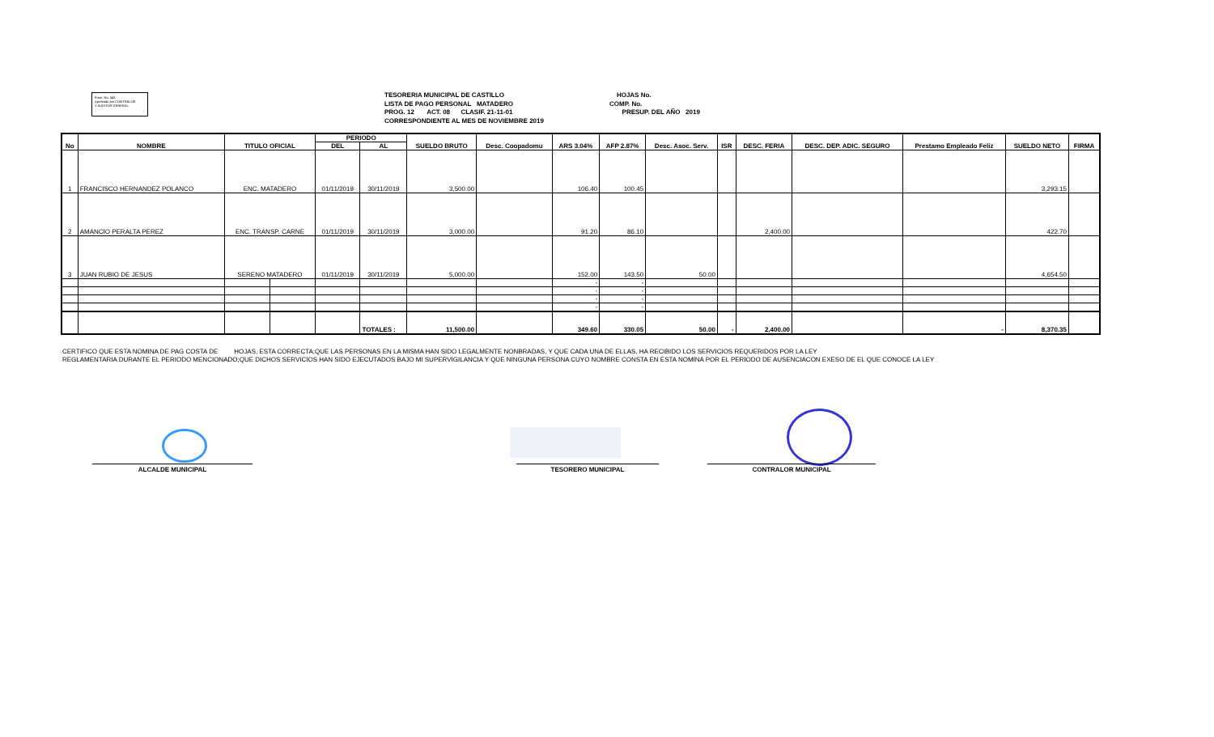Form. No. 543
Aprobado por CONTRALOR
Y AUDITOR GENERAL
TESORERIA MUNICIPAL DE CASTILLO
LISTA DE PAGO PERSONAL MATADERO
PROG. 12 ACT. 08 CLASIF. 21-11-01
CORRESPONDIENTE AL MES DE NOVIEMBRE 2019
HOJAS No.
COMP. No.
PRESUP. DEL AÑO 2019
| No | NOMBRE | TITULO OFICIAL | | PERIODO | | SUELDO BRUTO | Desc. Coopadomu | ARS 3.04% | AFP 2.87% | Desc. Asoc. Serv. | ISR | DESC. FERIA | DESC. DEP. ADIC. SEGURO | Prestamo Empleado Feliz | SUELDO NETO | FIRMA |
| --- | --- | --- | --- | --- | --- | --- | --- | --- | --- | --- | --- | --- | --- | --- | --- | --- |
| | | | | DEL | AL | | | | | | | | | | | |
| 1 | FRANCISCO HERNANDEZ POLANCO | ENC. MATADERO | | 01/11/2019 | 30/11/2019 | 3,500.00 | | 106.40 | 100.45 | | | | | | 3,293.15 | |
| 2 | AMANCIO PERALTA PEREZ | ENC. TRANSP. CARNE | | 01/11/2019 | 30/11/2019 | 3,000.00 | | 91.20 | 86.10 | | | 2,400.00 | | | 422.70 | |
| 3 | JUAN RUBIO DE JESUS | SERENO MATADERO | | 01/11/2019 | 30/11/2019 | 5,000.00 | | 152.00 | 143.50 | 50.00 | | | | | 4,654.50 | |
| | | | | | | | | - | - | | | | | | | |
| | | | | | | | | - | - | | | | | | | |
| | | | | | | | | - | - | | | | | | | |
| | | | | | | | | - | - | | | | | | | |
| | | | | | TOTALES : | 11,500.00 | | 349.60 | 330.05 | 50.00 | - | 2,400.00 | | - | 8,370.35 | |
CERTIFICO QUE ESTA NOMINA DE PAG COSTA DE HOJAS, ESTA CORRECTA;QUE LAS PERSONAS EN LA MISMA HAN SIDO LEGALMENTE NONBRADAS, Y QUE CADA UNA DE ELLAS, HA RECIBIDO LOS SERVICIOS REQUERIDOS POR LA LEY
REGLAMENTARIA DURANTE EL PERIODO MENCIONADO;QUE DICHOS SERVICIOS HAN SIDO EJECUTADOS BAJO MI SUPERVIGILANCIA Y QUE NINGUNA PERSONA CUYO NOMBRE CONSTA EN ESTA NOMINA POR EL PERIODO DE AUSENCIACON EXESO DE EL QUE CONOCE LA LEY
ALCALDE MUNICIPAL TESORERO MUNICIPAL CONTRALOR MUNICIPAL